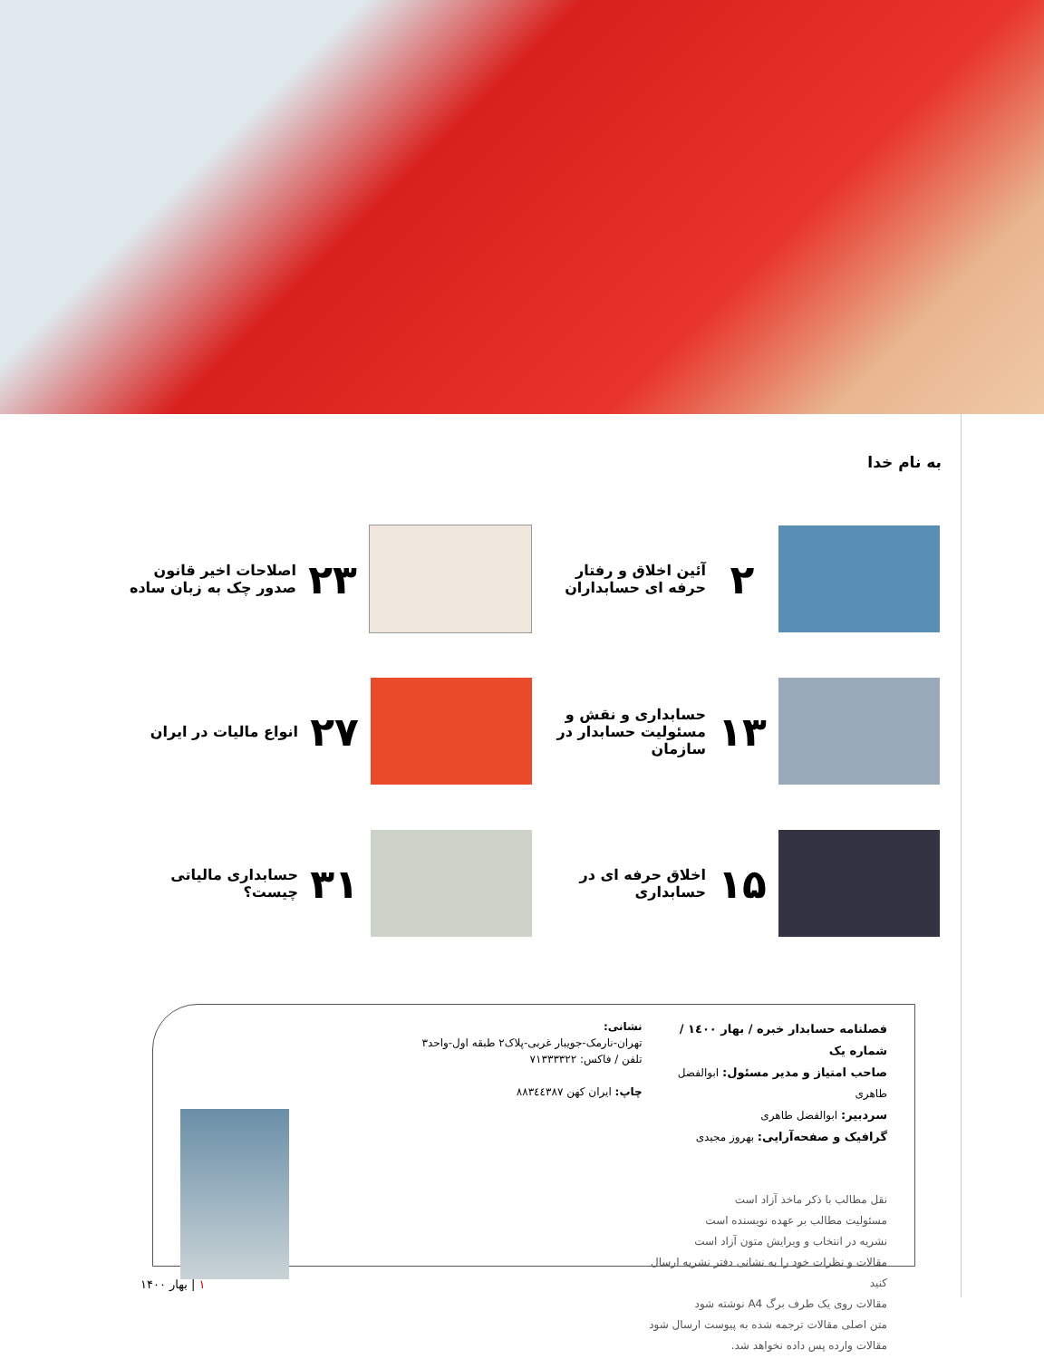به نام خدا
۲
آئین اخلاق و رفتار حرفه ای حسابداران
۲۳
اصلاحات اخیر قانون صدور چک به زبان ساده
۱۳
حسابداری و نقش و مسئولیت حسابدار در سازمان
۲۷
انواع مالیات در ایران
۱۵
اخلاق حرفه ای در حسابداری
۳۱
حسابداری مالیاتی چیست؟
فصلنامه حسابدار خبره / بهار ۱٤۰۰ / شماره یک
صاحب امتیاز و مدیر مسئول: ابوالفضل طاهری
سردبیر: ابوالفضل طاهری
گرافیک و صفحه‌آرایی: بهروز مجیدی
نقل مطالب با ذکر ماخذ آزاد است
مسئولیت مطالب بر عهده نویسنده است
نشریه در انتخاب و ویرایش متون آزاد است
مقالات و نظرات خود را به نشانی دفتر نشریه ارسال کنید
مقالات روی یک طرف برگ A4 نوشته شود
متن اصلی مقالات ترجمه شده به پیوست ارسال شود
مقالات وارده پس داده نخواهد شد.
نشانی:
تهران-نارمک-جویبار غربی-پلاک۲ طبقه اول-واحد۳
تلفن / فاکس: ۷۱۳۳۳۳۲۲
چاپ: ایران کهن ۸۸۳٤٤۳۸۷
۱ | بهار ۱۴۰۰